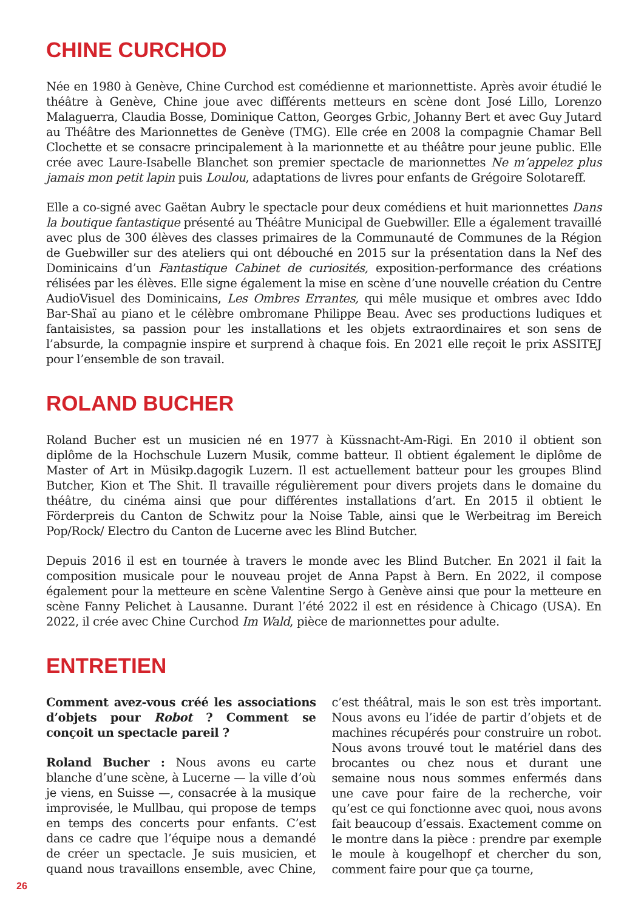CHINE CURCHOD
Née en 1980 à Genève, Chine Curchod est comédienne et marionnettiste. Après avoir étudié le théâtre à Genève, Chine joue avec différents metteurs en scène dont José Lillo, Lorenzo Malaguerra, Claudia Bosse, Dominique Catton, Georges Grbic, Johanny Bert et avec Guy Jutard au Théâtre des Marionnettes de Genève (TMG). Elle crée en 2008 la compagnie Chamar Bell Clochette et se consacre principalement à la marionnette et au théâtre pour jeune public. Elle crée avec Laure-Isabelle Blanchet son premier spectacle de marionnettes Ne m’appelez plus jamais mon petit lapin puis Loulou, adaptations de livres pour enfants de Grégoire Solotareff.
Elle a co-signé avec Gaëtan Aubry le spectacle pour deux comédiens et huit marionnettes Dans la boutique fantastique présenté au Théâtre Municipal de Guebwiller. Elle a également travaillé avec plus de 300 élèves des classes primaires de la Communauté de Communes de la Région de Guebwiller sur des ateliers qui ont débouché en 2015 sur la présentation dans la Nef des Dominicains d’un Fantastique Cabinet de curiosités, exposition-performance des créations rélisées par les élèves. Elle signe également la mise en scène d’une nouvelle création du Centre AudioVisuel des Dominicains, Les Ombres Errantes, qui mêle musique et ombres avec Iddo Bar-Shaï au piano et le célèbre ombromane Philippe Beau. Avec ses productions ludiques et fantaisistes, sa passion pour les installations et les objets extraordinaires et son sens de l’absurde, la compagnie inspire et surprend à chaque fois. En 2021 elle reçoit le prix ASSITEJ pour l’ensemble de son travail.
ROLAND BUCHER
Roland Bucher est un musicien né en 1977 à Küssnacht-Am-Rigi. En 2010 il obtient son diplôme de la Hochschule Luzern Musik, comme batteur. Il obtient également le diplôme de Master of Art in Müsikp.dagogik Luzern. Il est actuellement batteur pour les groupes Blind Butcher, Kion et The Shit. Il travaille régulièrement pour divers projets dans le domaine du théâtre, du cinéma ainsi que pour différentes installations d’art. En 2015 il obtient le Förderpreis du Canton de Schwitz pour la Noise Table, ainsi que le Werbeitrag im Bereich Pop/Rock/ Electro du Canton de Lucerne avec les Blind Butcher.
Depuis 2016 il est en tournée à travers le monde avec les Blind Butcher. En 2021 il fait la composition musicale pour le nouveau projet de Anna Papst à Bern. En 2022, il compose également pour la metteure en scène Valentine Sergo à Genève ainsi que pour la metteure en scène Fanny Pelichet à Lausanne. Durant l’été 2022 il est en résidence à Chicago (USA). En 2022, il crée avec Chine Curchod Im Wald, pièce de marionnettes pour adulte.
ENTRETIEN
Comment avez-vous créé les associations d’objets pour Robot ? Comment se conçoit un spectacle pareil ?
Roland Bucher : Nous avons eu carte blanche d’une scène, à Lucerne — la ville d’où je viens, en Suisse —, consacrée à la musique improvisée, le Mullbau, qui propose de temps en temps des concerts pour enfants. C’est dans ce cadre que l’équipe nous a demandé de créer un spectacle. Je suis musicien, et quand nous travaillons ensemble, avec Chine, c’est théâtral, mais le son est très important. Nous avons eu l’idée de partir d’objets et de machines récupérés pour construire un robot. Nous avons trouvé tout le matériel dans des brocantes ou chez nous et durant une semaine nous nous sommes enfermés dans une cave pour faire de la recherche, voir qu’est ce qui fonctionne avec quoi, nous avons fait beaucoup d’essais. Exactement comme on le montre dans la pièce : prendre par exemple le moule à kougelhopf et chercher du son, comment faire pour que ça tourne,
26